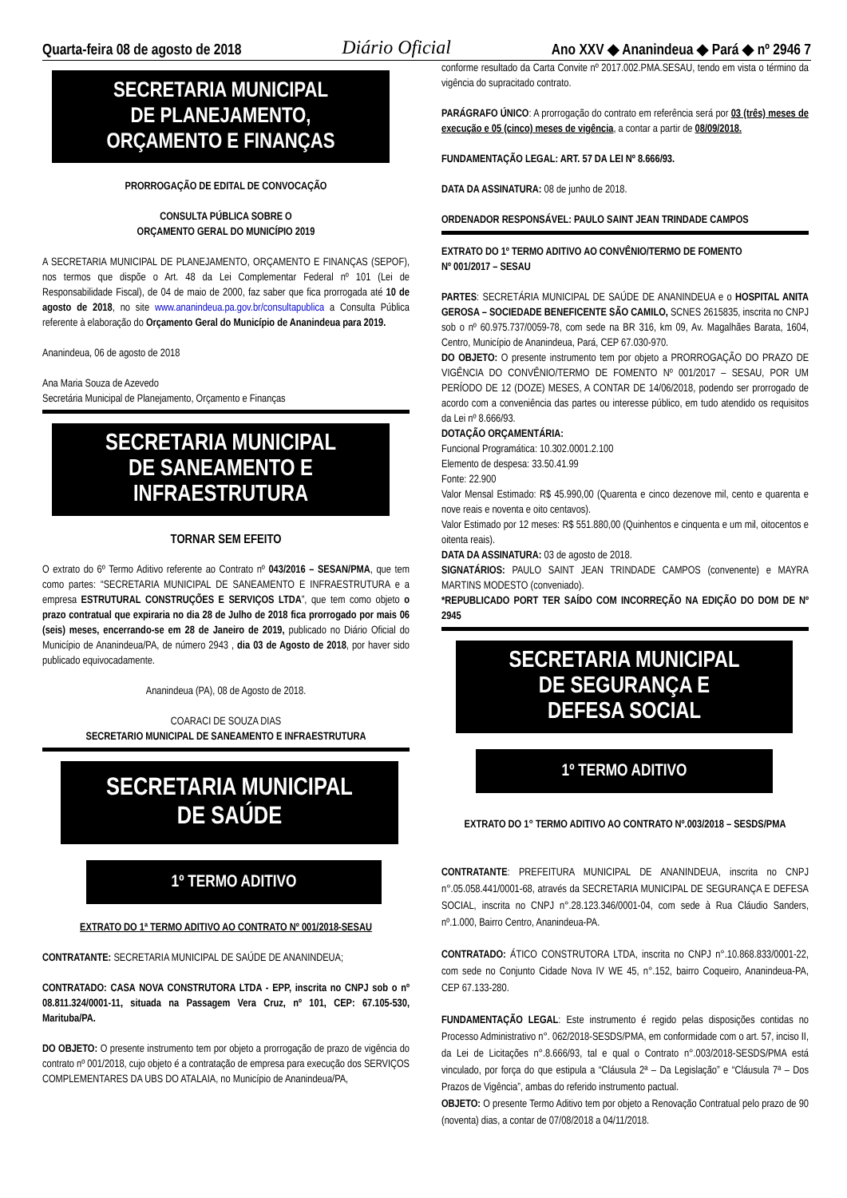Quarta-feira 08 de agosto de 2018 Diário Oficial Ano XXV ◆ Ananindeua ◆ Pará ◆ nº 2946 7
SECRETARIA MUNICIPAL
DE PLANEJAMENTO,
ORÇAMENTO E FINANÇAS
PRORROGAÇÃO DE EDITAL DE CONVOCAÇÃO
CONSULTA PÚBLICA SOBRE O
ORÇAMENTO GERAL DO MUNICÍPIO 2019
A SECRETARIA MUNICIPAL DE PLANEJAMENTO, ORÇAMENTO E FINANÇAS (SEPOF), nos termos que dispõe o Art. 48 da Lei Complementar Federal nº 101 (Lei de Responsabilidade Fiscal), de 04 de maio de 2000, faz saber que fica prorrogada até 10 de agosto de 2018, no site www.ananindeua.pa.gov.br/consultapublica a Consulta Pública referente à elaboração do Orçamento Geral do Município de Ananindeua para 2019.
Ananindeua, 06 de agosto de 2018
Ana Maria Souza de Azevedo
Secretária Municipal de Planejamento, Orçamento e Finanças
SECRETARIA MUNICIPAL
DE SANEAMENTO E
INFRAESTRUTURA
TORNAR SEM EFEITO
O extrato do 6º Termo Aditivo referente ao Contrato nº 043/2016 – SESAN/PMA, que tem como partes: “SECRETARIA MUNICIPAL DE SANEAMENTO E INFRAESTRUTURA e a empresa ESTRUTURAL CONSTRUÇÕES E SERVIÇOS LTDA”, que tem como objeto o prazo contratual que expiraria no dia 28 de Julho de 2018 fica prorrogado por mais 06 (seis) meses, encerrando-se em 28 de Janeiro de 2019, publicado no Diário Oficial do Município de Ananindeua/PA, de número 2943 , dia 03 de Agosto de 2018, por haver sido publicado equivocadamente.
Ananindeua (PA), 08 de Agosto de 2018.
COARACI DE SOUZA DIAS
SECRETARIO MUNICIPAL DE SANEAMENTO E INFRAESTRUTURA
SECRETARIA MUNICIPAL
DE SAÚDE
1º TERMO ADITIVO
EXTRATO DO 1ª TERMO ADITIVO AO CONTRATO Nº 001/2018-SESAU
CONTRATANTE: SECRETARIA MUNICIPAL DE SAÚDE DE ANANINDEUA;
CONTRATADO: CASA NOVA CONSTRUTORA LTDA - EPP, inscrita no CNPJ sob o nº 08.811.324/0001-11, situada na Passagem Vera Cruz, nº 101, CEP: 67.105-530, Marituba/PA.
DO OBJETO: O presente instrumento tem por objeto a prorrogação de prazo de vigência do contrato nº 001/2018, cujo objeto é a contratação de empresa para execução dos SERVIÇOS COMPLEMENTARES DA UBS DO ATALAIA, no Município de Ananindeua/PA,
conforme resultado da Carta Convite nº 2017.002.PMA.SESAU, tendo em vista o término da vigência do supracitado contrato.
PARÁGRAFO ÚNICO: A prorrogação do contrato em referência será por 03 (três) meses de execução e 05 (cinco) meses de vigência, a contar a partir de 08/09/2018.
FUNDAMENTAÇÃO LEGAL: ART. 57 DA LEI Nº 8.666/93.
DATA DA ASSINATURA: 08 de junho de 2018.
ORDENADOR RESPONSÁVEL: PAULO SAINT JEAN TRINDADE CAMPOS
EXTRATO DO 1º TERMO ADITIVO AO CONVÊNIO/TERMO DE FOMENTO
Nº 001/2017 – SESAU
PARTES: SECRETÁRIA MUNICIPAL DE SAÚDE DE ANANINDEUA e o HOSPITAL ANITA GEROSA – SOCIEDADE BENEFICENTE SÃO CAMILO, SCNES 2615835, inscrita no CNPJ sob o nº 60.975.737/0059-78, com sede na BR 316, km 09, Av. Magalhães Barata, 1604, Centro, Município de Ananindeua, Pará, CEP 67.030-970.
DO OBJETO: O presente instrumento tem por objeto a PRORROGAÇÃO DO PRAZO DE VIGÊNCIA DO CONVÊNIO/TERMO DE FOMENTO Nº 001/2017 – SESAU, POR UM PERÍODO DE 12 (DOZE) MESES, A CONTAR DE 14/06/2018, podendo ser prorrogado de acordo com a conveniência das partes ou interesse público, em tudo atendido os requisitos da Lei nº 8.666/93.
DOTAÇÃO ORÇAMENTÁRIA:
Funcional Programática: 10.302.0001.2.100
Elemento de despesa: 33.50.41.99
Fonte: 22.900
Valor Mensal Estimado: R$ 45.990,00 (Quarenta e cinco dezenove mil, cento e quarenta e nove reais e noventa e oito centavos).
Valor Estimado por 12 meses: R$ 551.880,00 (Quinhentos e cinquenta e um mil, oitocentos e oitenta reais).
DATA DA ASSINATURA: 03 de agosto de 2018.
SIGNATÁRIOS: PAULO SAINT JEAN TRINDADE CAMPOS (convenente) e MAYRA MARTINS MODESTO (conveniado).
*REPUBLICADO PORT TER SAÍDO COM INCORREÇÃO NA EDIÇÃO DO DOM DE Nº 2945
SECRETARIA MUNICIPAL
DE SEGURANÇA E
DEFESA SOCIAL
1º TERMO ADITIVO
EXTRATO DO 1° TERMO ADITIVO AO CONTRATO Nº.003/2018 – SESDS/PMA
CONTRATANTE: PREFEITURA MUNICIPAL DE ANANINDEUA, inscrita no CNPJ n°.05.058.441/0001-68, através da SECRETARIA MUNICIPAL DE SEGURANÇA E DEFESA SOCIAL, inscrita no CNPJ n°.28.123.346/0001-04, com sede à Rua Cláudio Sanders, nº.1.000, Bairro Centro, Ananindeua-PA.
CONTRATADO: ÁTICO CONSTRUTORA LTDA, inscrita no CNPJ n°.10.868.833/0001-22, com sede no Conjunto Cidade Nova IV WE 45, n°.152, bairro Coqueiro, Ananindeua-PA, CEP 67.133-280.
FUNDAMENTAÇÃO LEGAL: Este instrumento é regido pelas disposições contidas no Processo Administrativo n°. 062/2018-SESDS/PMA, em conformidade com o art. 57, inciso II, da Lei de Licitações n°.8.666/93, tal e qual o Contrato n°.003/2018-SESDS/PMA está vinculado, por força do que estipula a “Cláusula 2ª – Da Legislação” e “Cláusula 7ª – Dos Prazos de Vigência”, ambas do referido instrumento pactual.
OBJETO: O presente Termo Aditivo tem por objeto a Renovação Contratual pelo prazo de 90 (noventa) dias, a contar de 07/08/2018 a 04/11/2018.